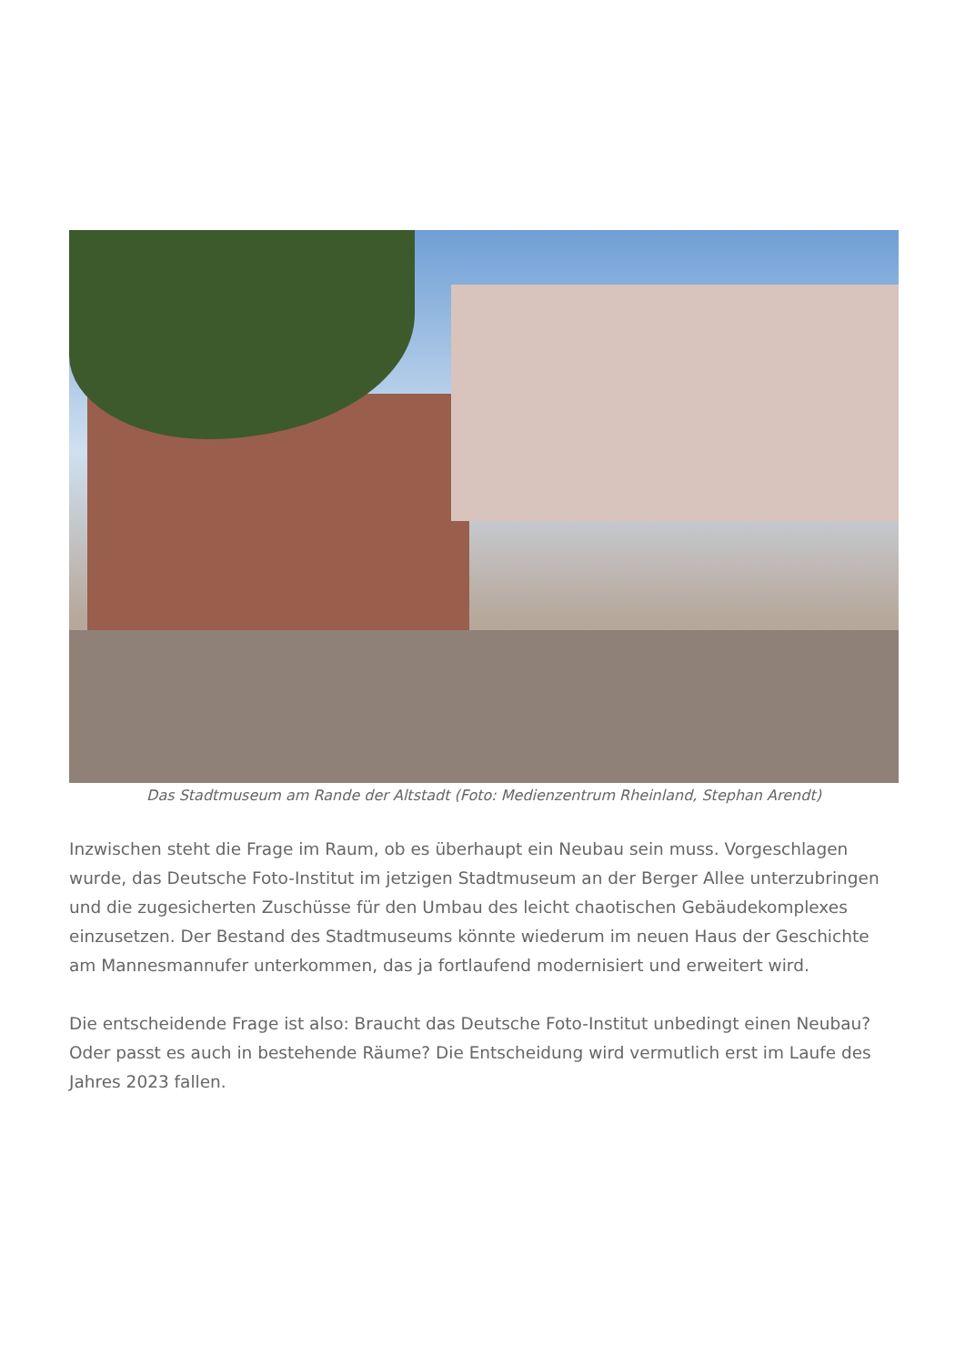Das Stadtmuseum am Rande der Altstadt (Foto: Medienzentrum Rheinland, Stephan Arendt)
Inzwischen steht die Frage im Raum, ob es überhaupt ein Neubau sein muss. Vorgeschlagen wurde, das Deutsche Foto-Institut im jetzigen Stadtmuseum an der Berger Allee unterzubringen und die zugesicherten Zuschüsse für den Umbau des leicht chaotischen Gebäudekomplexes einzusetzen. Der Bestand des Stadtmuseums könnte wiederum im neuen Haus der Geschichte am Mannesmannufer unterkommen, das ja fortlaufend modernisiert und erweitert wird.
Die entscheidende Frage ist also: Braucht das Deutsche Foto-Institut unbedingt einen Neubau? Oder passt es auch in bestehende Räume? Die Entscheidung wird vermutlich erst im Laufe des Jahres 2023 fallen.